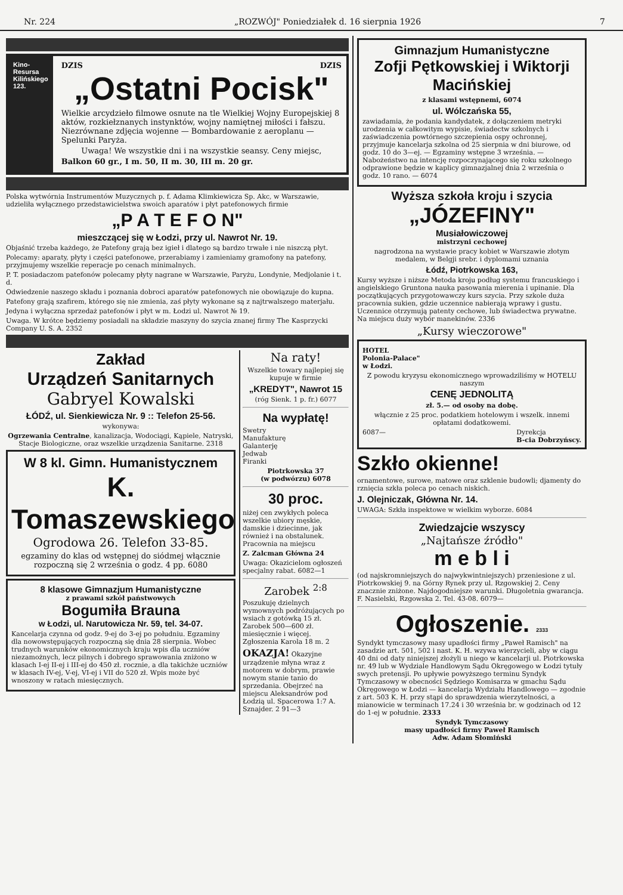Nr. 224 „ROZWÓJ" Poniedziałek d. 16 sierpnia 1926 7
Kino-Resursa
Kilińskiego 123.
DZIS DZIS
„Ostatni Pocisk"
Wielkie arcydzieło filmowe osnute na tle Wielkiej Wojny Europejskiej 8 aktów, rozkiełznanych instynktów, wojny namiętnej miłości i fałszu. Niezrównane zdjęcia wojenne — Bombardowanie z aeroplanu — Spelunki Paryża.
Uwaga! We wszystkie dni i na wszystkie seansy. Ceny miejsc,
Balkon 60 gr., I m. 50, II m. 30, III m. 20 gr.
Polska wytwórnia Instrumentów Muzycznych p. f. Adama Klimkiewicza Sp. Akc, w Warszawie, udzieliła wyłącznego przedstawicielstwa swoich aparatów i płyt patefonowych firmie
„P A T E F O N"
mieszczącej się w Łodzi, przy ul. Nawrot Nr. 19.
Objaśnić trzeba każdego, że Patefony grają bez igieł i dlatego są bardzo trwałe i nie niszczą płyt.
Polecamy: aparaty, płyty i części patefonowe, przerabiamy i zamieniamy gramofony na patefony, przyjmujemy wszelkie reperacje po cenach minimalnych.
P. T. posiadaczom patefonów polecamy płyty nagrane w Warszawie, Paryżu, Londynie, Medjolanie i t. d.
Odwiedzenie naszego składu i poznania dobroci aparatów patefonowych nie obowiązuje do kupna.
Patefony grają szafirem, którego się nie zmienia, zaś płyty wykonane są z najtrwalszego materjału.
Jedyna i wyłączna sprzedaż patefonów i płyt w m. Łodzi ul. Nawrot № 19.
Uwaga. W krótce będziemy posiadali na składzie maszyny do szycia znanej firmy The Kasprzycki Company U. S. A. 2352
Zakład
Urządzeń Sanitarnych
Gabryel Kowalski
ŁÓDŹ, ul. Sienkiewicza Nr. 9 :: Telefon 25-56.
wykonywa:
Ogrzewania Centralne, kanalizacja, Wodociągi, Kąpiele, Natryski, Stacje Biologiczne, oraz wszelkie urządzenia Sanitarne. 2318
W 8 kl. Gimn. Humanistycznem
K. Tomaszewskiego
Ogrodowa 26. Telefon 33-85.
egzaminy do klas od wstępnej do siódmej włącznie rozpoczną się 2 września o godz. 4 pp. 6080
8 klasowe Gimnazjum Humanistyczne
z prawami szkół państwowych
Bogumiła Brauna
w Łodzi, ul. Narutowicza Nr. 59, tel. 34-07.
Kancelarja czynna od godz. 9-ej do 3-ej po południu. Egzaminy dla nowowstępujących rozpoczną się dnia 28 sierpnia. Wobec trudnych warunków ekonomicznych kraju wpis dla uczniów niezamożnych, lecz pilnych i dobrego sprawowania zniżono w klasach I-ej II-ej i III-ej do 450 zł. rocznie, a dla takichże uczniów w klasach IV-ej, V-ej, VI-ej i VII do 520 zł. Wpis może być wnoszony w ratach miesięcznych.
Na raty!
Wszelkie towary najlepiej się kupuje w firmie
„KREDYT", Nawrot 15
(róg Sienk. 1 p. fr.) 6077
Na wypłatę!
Swetry
Manufakturę
Galanterję
Jedwab
Firanki
Piotrkowska 37
(w podwórzu) 6078
30 proc.
niżej cen zwykłych poleca wszelkie ubiory męskie, damskie i dziecinne, jak również i na obstalunek. Pracownia na miejscu
Z. Zalcman Główna 24
Uwaga: Okazicielom ogłoszeń specjalny rabat. 6082—1
Zarobek <sup>2:8</sup>
Poszukuję dzielnych wymownych podróżujących po wsiach z gotówką 15 zł. Zarobek 500—600 zł. miesięcznie i więcej. Zgłoszenia Karola 18 m. 2
OKAZJA! Okazyjne urządzenie młyna wraz z motorem w dobrym, prawie nowym stanie tanio do sprzedania. Obejrzeć na miejscu Aleksandrów pod Łodzią ul. Spacerowa 1:7 A. Sznajder. 2 91—3
Gimnazjum Humanistyczne
Zofji Pętkowskiej i Wiktorji Macińskiej
z klasami wstępnemi, 6074
ul. Wólczańska 55,
zawiadamia, że podania kandydatek, z dołączeniem metryki urodzenia w całkowitym wypisie, świadectw szkolnych i zaświadczenia powtórnego szczepienia ospy ochronnej, przyjmuje kancelarja szkolna od 25 sierpnia w dni biurowe, od godz. 10 do 3—ej. — Egzaminy wstępne 3 września. — Nabożeństwo na intencję rozpoczynającego się roku szkolnego odprawione będzie w kaplicy gimnazjalnej dnia 2 września o godz. 10 rano. — 6074
Wyższa szkoła kroju i szycia
„JÓZEFINY"
Musiałowiczowej
mistrzyni cechowej
nagrodzona na wystawie pracy kobiet w Warszawie złotym medalem, w Belgji srebr. i dyplomami uznania
Łódź, Piotrkowska 163,
Kursy wyższe i niższe Metoda kroju podług systemu francuskiego i angielskiego Gruntona nauka pasowania mierenia i upinanie. Dla początkujących przygotowawczy kurs szycia. Przy szkole duża pracownia sukien, gdzie uczennice nabierają wprawy i gustu. Uczennice otrzymują patenty cechowe, lub świadectwa prywatne. Na miejscu duży wybór manekinów. 2336
„Kursy wieczorowe"
HOTEL
Polonia-Palace"
w Łodzi.
Z powodu kryzysu ekonomicznego wprowadziliśmy w HOTELU naszym
CENĘ JEDNOLITĄ
zł. 5.— od osoby na dobę.
włącznie z 25 proc. podatkiem hotelowym i wszelk. innemi opłatami dodatkowemi.
6087— Dyrekcja
B-cia Dobrzyńscy.
Szkło okienne!
ornamentowe, surowe, matowe oraz szklenie budowli; djamenty do rznięcia szkła poleca po cenach niskich.
J. Olejniczak, Główna Nr. 14.
UWAGA: Szkła inspektowe w wielkim wyborze. 6084
Zwiedzajcie wszyscy
„Najtańsze źródło"
m e b l i
(od najskromniejszych do najwykwintniejszych) przeniesione z ul. Piotrkowskiej 9. na Górny Rynek przy ul. Rzgowskiej 2. Ceny znacznie zniżone. Najdogodniejsze warunki. Długoletnia gwarancja. F. Nasielski, Rzgowska 2. Tel. 43-08. 6079—
Ogłoszenie. 2333
Syndykt tymczasowy masy upadłości firmy „Paweł Ramisch" na zasadzie art. 501, 502 i nast. K. H. wzywa wierzycieli, aby w ciągu 40 dni od daty niniejszej złożyli u niego w kancelarji ul. Piotrkowska nr. 49 lub w Wydziale Handlowym Sądu Okręgowego w Łodzi tytuły swych pretensji. Po upływie powyższego terminu Syndyk Tymczasowy w obecności Sędziego Komisarza w gmachu Sądu Okręgowego w Łodzi — kancelarja Wydziału Handlowego — zgodnie z art. 503 K. H. przy stąpi do sprawdzenia wierzytelności, a mianowicie w terminach 17.24 i 30 września br. w godzinach od 12 do 1-ej w południe. 2333
Syndyk Tymczasowy
masy upadłości firmy Paweł Ramisch
Adw. Adam Słomiński